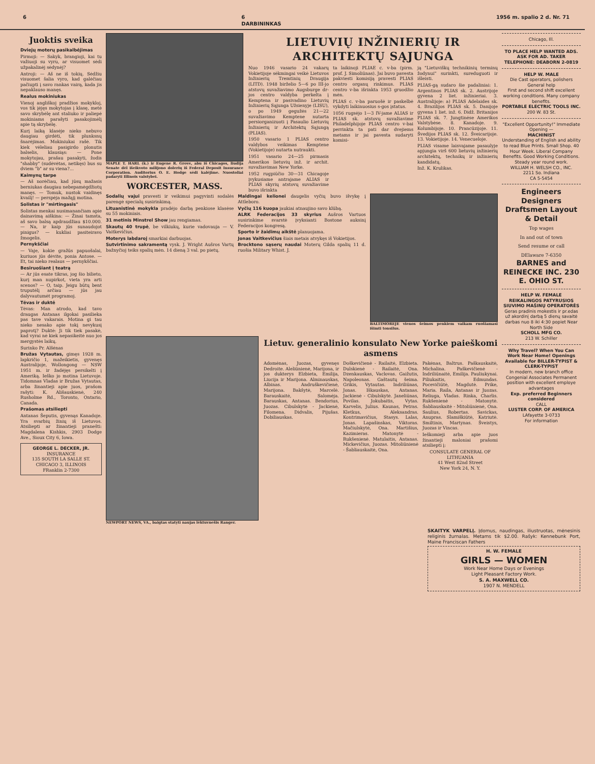6 6
DARBININKAS 1956 m. spalio 2 d. Nr. 71
Juoktis sveika
Dviejų moterų pasikalbėjimas
Pirmoji: — Sakyk, brangioji, kai tu važiuoji su vyru, ar visuomet sėdi užpakalinėj sėdynėj?
Antroji: — Aš ne iš tokių. Sėdžiu visuomet šalia vyro, kad galėčiau pačiupti į savo rankas vairą, kada jis nepaklauso manęs.
Realus mokiniukas
Vienoj angliškoj pradžios mokykloj, vos tik įėjęs mokytojas į klasę, metė savo skrybėlę ant staliuko ir paliepė mokiniams parašyti pasakojimėlį apie tą skrybėlę.
Kurį laiką klasėje nieko nebuvo daugiau girdėti, tik plunksnų šnarėjimas. Mokiniukai rašė. Tik kiek vėleliau pasigirdo plonutis balselis, klausiąs: — Pone mokytojau, prašau pasakyti, žodis "shabby" (sudėvėtas, netikęs) bus su dviem "b" ar su viena?...
Kaimynų tarpe
— Aš norėčiau, kad jūsų mažasis berniukas daugiau nebepamėgdžiotų manęs. — Tomuk, nustok vaidinęs kvailį! — perspėja mažąjį motina.
Solistas ir "mirtingasis"
Solistas menkai nusimanančiam apie dainavimą aiškina: — Žinai tamsta, aš savo balsą apdraudžiau $10.000. — Na, ir kaip jūs sunaudojot pinigus? — kukliai pasiteiravo žmogelis.
Pernykščiai
— Vaje, kokie gražūs papuošalai, kuriuos jūs dėvite, ponia Antose. — Et, tai nieko realaus — pernykščiai.
Besiruošiant į teatrą
— Ar jūs esate tikras, jog šio bilieto, kurį man nupirkot, vieta yra arti scenos? — O, taip. Jeigu būtų bent truputėlį arčiau — jūs jau dalyvautumėt programoj.
Tėvas ir duktė
Tėvas: Man atrodo, kad tavo draugas Antanas ilgokai pasilieka pas tave vakarais. Motina gi tau nieko nesako apie tokį nevykusį paprotį? Duktė: Ji tik tiek pasakė, kad vyrai nė kiek nepasikeitė nuo jos mergystės laikų.
Surinko Pr. Alšėnas
Bružas Vytautas, gimęs 1928 m. lapkričio 1, mažeikietis, gyvenęs Australijoje, Wollongong — NSW 1951 m. ir žadėjęs persikelti į Ameriką. Ieško jo motina Lietuvoje. Tidomnas Vladas ir Bružas Vytautas, arba žinantieji apie juos, prašom rašyti: K. Ališauskienė, 240 Rusholme Rd., Toronto, Ontario, Canada.
Prašomas atsiliepti
Antanas Šeputis, gyvenąs Kanadoje. Yra svarbių žinių iš Lietuvos. Atsiliepti ar žinantiejі pranešti: Magdalena Kishkis, 2903 Dodge Ave., Sioux City 6, Iowa.
GEORGE L. DECKER, JR.
INSURANCE
135 SOUTH LA SALLE ST.
CHICAGO 3, ILLINOIS
FRanklin 2-7300
MAPLE T. HARL (k.) ir Eugene R. Grove, abu iš Chicagos, liudija Senate dėl išeikvoto milijono dolerių iš Federal Deposit Insurance Corporation. Auditorius O. E. Hodge sėdi kalėjime. Nuostoliai padaryti Illinois valstybei.
WORCESTER, MASS.
LIETUVIŲ INŽINIERIŲ IR ARCHITEKTŲ SĄJUNGA
Nuo 1946 vasario 24 vakarų Vokietijoje sėkmingai veikė Lietuvos Inžinierių Tremtinių Draugija (LITD). 1948 birželio 5—6 po III-jo atstovų suvažiavimo Augsburge dr-jos centro valdyba perkelta į Kemptena ir pasivadino Lietuvių Inžinierių Sąjunga Užsienyje (LISU), o po 1949 gegužės 21—22 suvažiavimo Kemptene nutarta persiorganizuoti į Pasaulio Lietuvių Inžinierių ir Architektų Sąjungą (PLIAS).
1950 vasario 1 PLIAS centro valdybos veikimas Kemptene (Vokietijoje) nutarta nutraukti.
1951 vasario 24—25 pirmasis Amerikos lietuvių inž. ir archit. suvažiavimas New Yorke.
1952 rugpiūčio 30—31 Chicagoje įvykusiame antrajame ALIAS ir PLIAS skyrių atstovų suvažiavime buvo išrinkta
ta laikinoji PLIAE c. v-ba (pirm. prof. J. Simoliūnas). Jai buvo pavesta pakviesti komisiją pravesti PLIAS centro organų rinkimus. PLIAS centro v-ba išrinkta 1953 gruodžio mėn.
PLIAS c. v-ba paruošė ir paskelbė vykdyti laikinuosius s-gos įstatus.
1056 rugsėjo 1—3 IV-jame ALIAS ir PLIAS sk. atstovų suvažiavime Philadelphijoje PLIAS centro v-bai perrinkta ta pati dar dvejiems metams ir jai pavesta sudaryti komisi-
ją "Lietuviškų technikinių terminų žodynui" surinkti, sureduguoti ir išleisti.
PLIAS-gą sudaro šie padaliniai: 1. Argentinos PLIAS sk. 2. Austrijoje gyvena 2 liet. inžinieriai. 3. Australijoje: a) PLIAS Adelaides sk. 4. Brazilijos PLIAS sk. 5. Danijoje gyvena 1 liet. inž. 6. Didž. Britanijos PLIAS sk. 7. Jungtinėse Amerikos Valstybėse. 8. Kanadoje. 9. Kolumbijoje. 10. Prancūzijoje. 11. Švedijos PLIAS sk. 12. Šveicarijoje. 13. Vokietijoje. 14. Venecueloje.
PLIAS visame laisvajame pasaulyje apjungia virš 600 lietuvių inžinierių architektų, technikų ir inžinierių kandidatų.
Inž. K. Krulikas.
Sodalių vajui pravesti ir veikimui pagyvinti sodalės parengė specialų susirinkimą.
Lituanistinė mokykla pradėjo darbą penkiose klasėse su 55 mokiniais.
31 metinis Minstrel Show jau rengiamas.
Skautų 40 trupė, be vilkiukų, kurie vadovauja — V. Vaitkevičius.
Moterys labdaroj smarkiai darbuojas.
Sutvirtinimo sakramentą vysk. J. Wright Aušros Vartų bažnyčioj teiks spalių mėn. 14 dieną 3 val. po pietų.
Maldingai kelionei daugelis vyčių buvo išvykę į Attleboro.
Vyčių 116 kuopa jaukiai atnaujino savo klūbą.
ALRK Federacijos 33 skyrius Aušros Vartuos susirinkime svarstė įvyksianti Bostone auksinį Federacijos kongresą.
Sporto ir žaidimų aikštė planuojama.
Jonas Vaitkevičius šiais metais atvykęs iš Vokietijos.
Brocktono sąserų naudai Moterų Gilda spalių 11 d. ruošia Military Whist. J.
BALTIMOREJE vienos šeimos penkiem vaikam ruošiamasi išimti tonsilus.
NEWPORT NEWS, VA., baigtas statyti naujas lėktuvnešis Ranger.
Lietuv. generalinio konsulato New Yorke paieškomi asmens
Adomėnas, Juozas, gyvenęs Dedroite. Aleliūnienė, Marijona, ir jos dukterys Elzbieta, Emilija, Liucija ir Marijona. Alminauskas, Albinas. Andruškevičienė, Marijona. Bakšytė, Marcelė. Barauskaitė, Salomėja. Barauskas, Antanas. Bendorius, Juozas. Cibulskytė - Jackienė, Filomena. Didvalis, Pijušas. Dobiliauskas.
Doškevičienė - Railaitė, Elzbieta. Dulskienė - Railaitė, Ona. Dzenkauskas, Vaclovas. Gaižutis, Napoleonas. Gaštautų šeima. Grikis, Vytautas. Indriliūnas, Jonas. Iškauskas, Antanas. Jackienė - Cibulskytė. Janeliūnas, Povilas. Jokubaitis, Vytas. Karvelis, Julius. Kaunas, Petras. Kletkus, Aleksandras. Kontrimavičius, Stasys. Lalas, Jonas. Lapašinskas, Viktoras. Mačiulskytė, Ona. Martišius, Kazimieras. Matonytė - Rukšenienė. Matulaitis, Antanas. Mickevičius, Juozas. Mitoliūnienė - Šabliauskaitė, Ona.
Pakėnas, Baltrus. Paškauskaitė, Michalina. Paškevičienė - Indriliūnaitė, Emilija. Pauliukynai. Piliukaitis, Edmundas. Pocevičiūtė, Magdutė. Prike, Maria. Raila, Antanas ir Juozas. Reliuga, Vladas. Rinka, Charlis. Rukšenienė - Matonytė. Šabliauskaitė - Mitoliūnienė, Ona. Saulius, Robertas. Savickas, Anupras. Slamiškiūtė, Katriutė. Smiltinis, Martynas. Šveistys, Juozas ir Vincas.
Ieškomieji arba apie juos žinantieji maloniai prašomi atsiliepti į:
CONSULATE GENERAL OF LITHUANIA
41 West 82nd Street
New York 24, N. Y.
Chicago, Ill.
TO PLACE HELP WANTED ADS. ASK FOR AD. TAKER TELEPHONE: DEABORN 2-0819
HELP W. MALE
Die Cast operators, polishers General help
First and second shift excellent working conditions. Many company benefits.
PORTABLE ELECTRIC TOOLS INC.
200 W. 83 St.
"Excellent Opportunity!" Immediate Opening —
MACHINIST
Understanding of English and ability to read Blue Prints. Small Shop. 40 Hour Week. Liberal Company Benefits. Good Working Conditions. Steady year round work.
WILLIAM H. WELSH CO., INC.
2211 So. Indiana
CA 5-5454
Engineers Designers Draftsmen Layout & Detail
Top wages
In and out of town
Send resume or call
DElaware 7-6350
BARNES and REINECKE INC. 230 E. OHIO ST.
HELP W. FEMALE
REIKALINGOS PATYRUSIOS SIUVIMO MAŠINŲ OPERATORĖS
Geras pradinis mokestis ir pr.edas už akordinį darbą 5 dienų savaitė darbas nuo 8 iki 4:30 popiet Near North Side
SCHOLL MFG CO.
213 W. Schiller
Why Travel? When You Can Work Near Home! Openings Available for BILLER-TYPIST & CLERK-TYPIST
In modern, new branch office Congenial Associates Permanent position with excellent employe advantages
Exp. preferred Beginners considered
CALL
LUSTER CORP. OF AMERICA
LAfayette 3-0733
For information
SKAITYK VARPELĮ. Įdomus, naudingas, iliustruotas, mėnesinis religinis žurnalas. Metams tik $2.00. Rašyk: Kennebunk Port, Maine Franciscan Fathers
H. W. FEMALE
GIRLS — WOMEN
Work Near Home Days or Evenings
Light Pleasant Factory Work.
S. A. MAXWELL CO.
1907 N. MENDELL